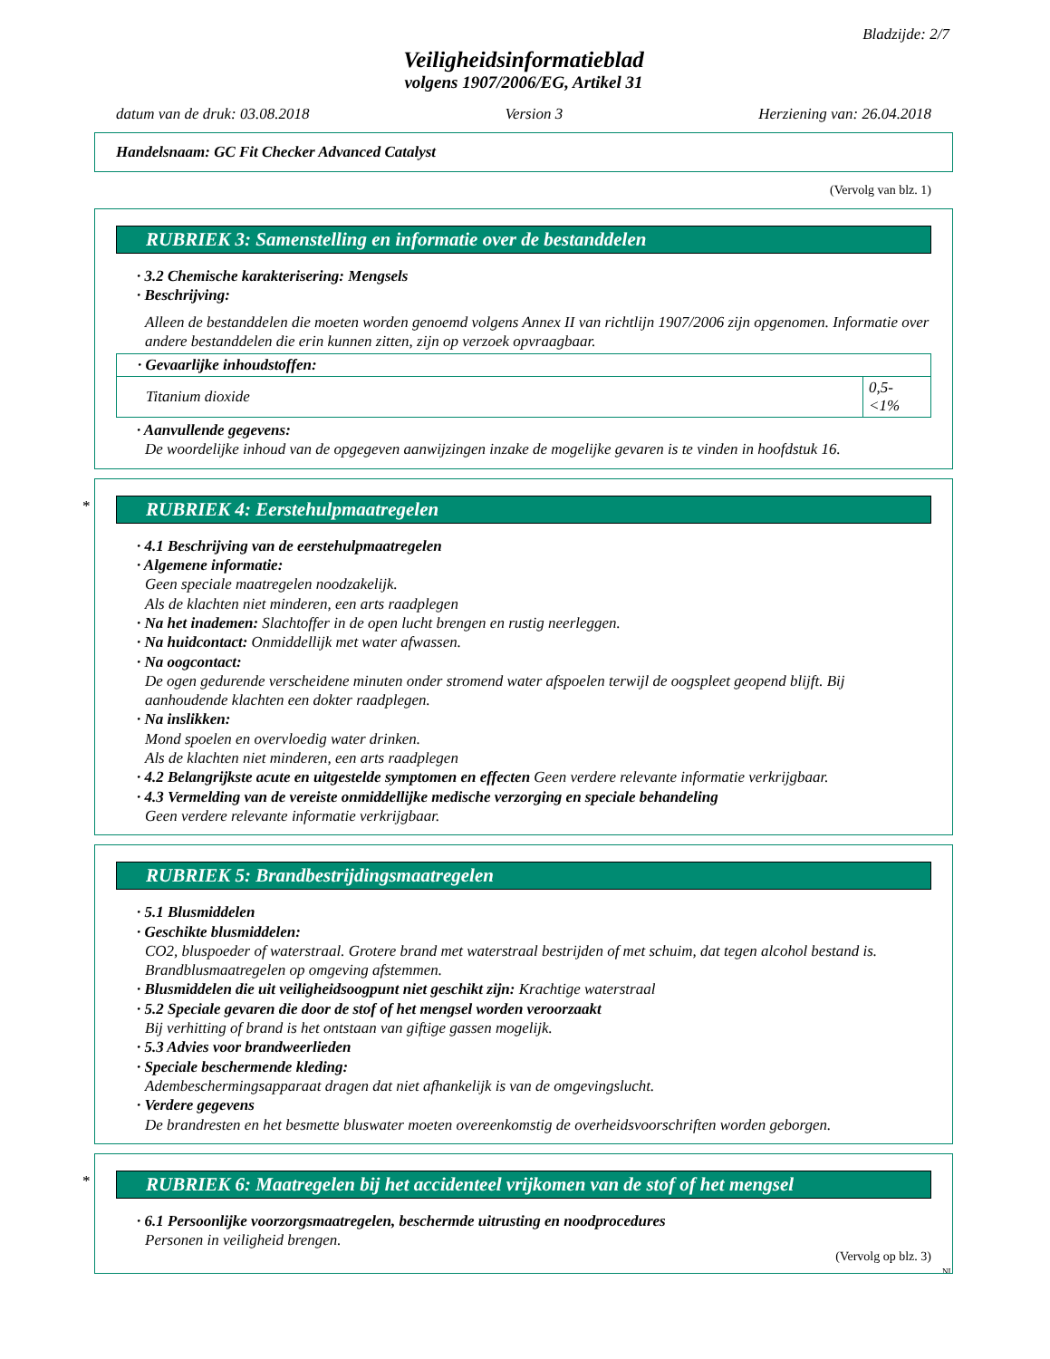Bladzijde: 2/7
Veiligheidsinformatieblad
volgens 1907/2006/EG, Artikel 31
datum van de druk: 03.08.2018 Version 3 Herziening van: 26.04.2018
Handelsnaam: GC Fit Checker Advanced Catalyst
(Vervolg van blz. 1)
RUBRIEK 3: Samenstelling en informatie over de bestanddelen
· 3.2 Chemische karakterisering: Mengsels
· Beschrijving:
Alleen de bestanddelen die moeten worden genoemd volgens Annex II van richtlijn 1907/2006 zijn opgenomen. Informatie over andere bestanddelen die erin kunnen zitten, zijn op verzoek opvraagbaar.
| · Gevaarlijke inhoudstoffen: | |
| Titanium dioxide | 0,5-<1% |
· Aanvullende gegevens:
De woordelijke inhoud van de opgegeven aanwijzingen inzake de mogelijke gevaren is te vinden in hoofdstuk 16.
*
RUBRIEK 4: Eerstehulpmaatregelen
· 4.1 Beschrijving van de eerstehulpmaatregelen
· Algemene informatie:
Geen speciale maatregelen noodzakelijk.
Als de klachten niet minderen, een arts raadplegen
· Na het inademen: Slachtoffer in de open lucht brengen en rustig neerleggen.
· Na huidcontact: Onmiddellijk met water afwassen.
· Na oogcontact:
De ogen gedurende verscheidene minuten onder stromend water afspoelen terwijl de oogspleet geopend blijft. Bij aanhoudende klachten een dokter raadplegen.
· Na inslikken:
Mond spoelen en overvloedig water drinken.
Als de klachten niet minderen, een arts raadplegen
· 4.2 Belangrijkste acute en uitgestelde symptomen en effecten Geen verdere relevante informatie verkrijgbaar.
· 4.3 Vermelding van de vereiste onmiddellijke medische verzorging en speciale behandeling
Geen verdere relevante informatie verkrijgbaar.
RUBRIEK 5: Brandbestrijdingsmaatregelen
· 5.1 Blusmiddelen
· Geschikte blusmiddelen:
CO2, bluspoeder of waterstraal. Grotere brand met waterstraal bestrijden of met schuim, dat tegen alcohol bestand is.
Brandblusmaatregelen op omgeving afstemmen.
· Blusmiddelen die uit veiligheidsoogpunt niet geschikt zijn: Krachtige waterstraal
· 5.2 Speciale gevaren die door de stof of het mengsel worden veroorzaakt
Bij verhitting of brand is het ontstaan van giftige gassen mogelijk.
· 5.3 Advies voor brandweerlieden
· Speciale beschermende kleding:
Adembeschermingsapparaat dragen dat niet afhankelijk is van de omgevingslucht.
· Verdere gegevens
De brandresten en het besmette bluswater moeten overeenkomstig de overheidsvoorschriften worden geborgen.
*
RUBRIEK 6: Maatregelen bij het accidenteel vrijkomen van de stof of het mengsel
· 6.1 Persoonlijke voorzorgsmaatregelen, beschermde uitrusting en noodprocedures
Personen in veiligheid brengen.
(Vervolg op blz. 3)
NL